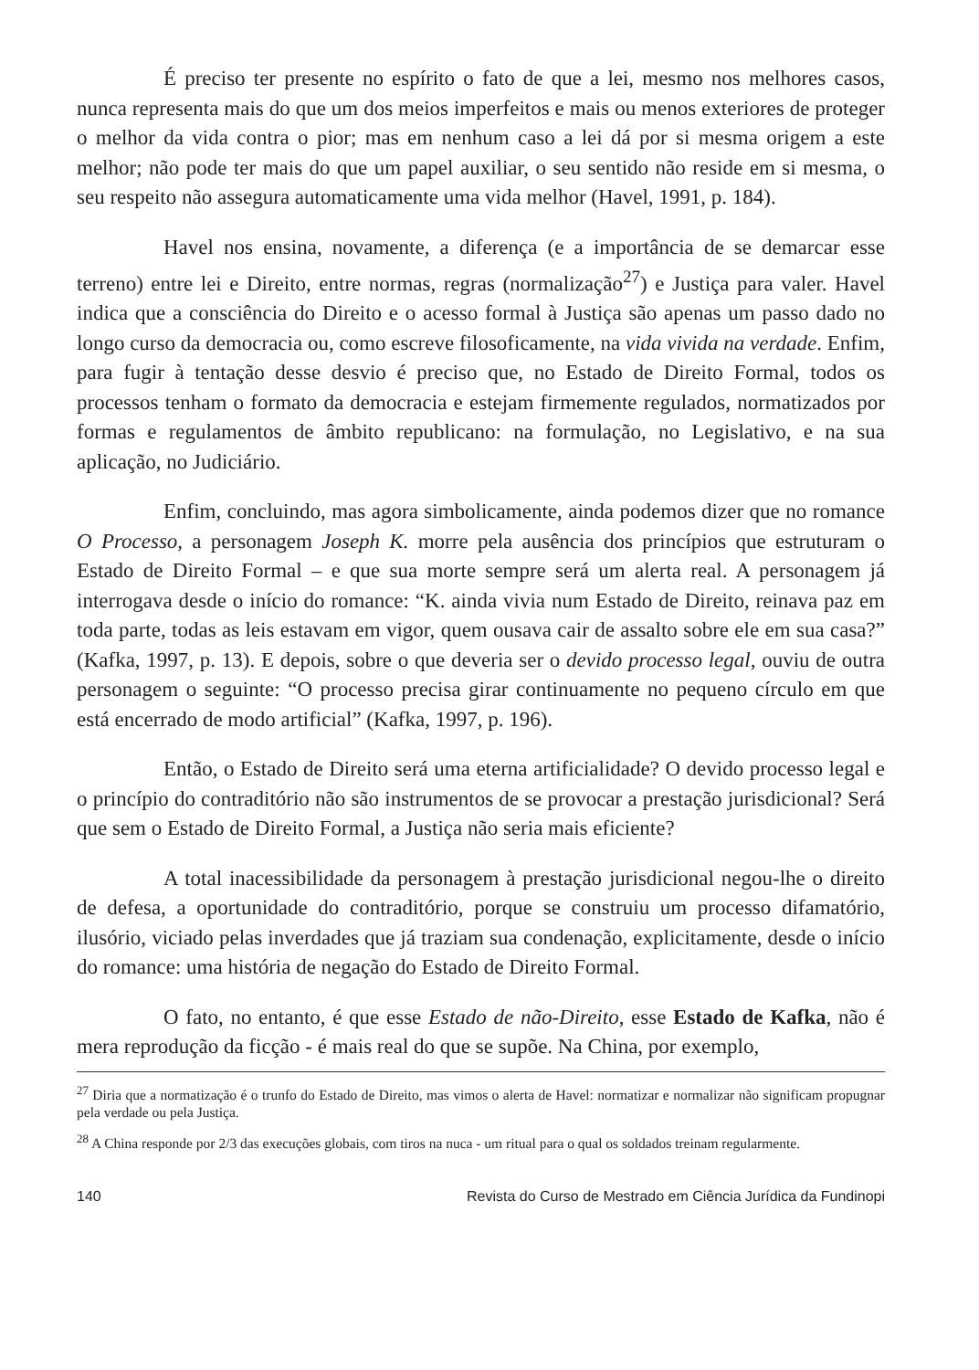É preciso ter presente no espírito o fato de que a lei, mesmo nos melhores casos, nunca representa mais do que um dos meios imperfeitos e mais ou menos exteriores de proteger o melhor da vida contra o pior; mas em nenhum caso a lei dá por si mesma origem a este melhor; não pode ter mais do que um papel auxiliar, o seu sentido não reside em si mesma, o seu respeito não assegura automaticamente uma vida melhor (Havel, 1991, p. 184).
Havel nos ensina, novamente, a diferença (e a importância de se demarcar esse terreno) entre lei e Direito, entre normas, regras (normalização<sup>27</sup>) e Justiça para valer. Havel indica que a consciência do Direito e o acesso formal à Justiça são apenas um passo dado no longo curso da democracia ou, como escreve filosoficamente, na vida vivida na verdade. Enfim, para fugir à tentação desse desvio é preciso que, no Estado de Direito Formal, todos os processos tenham o formato da democracia e estejam firmemente regulados, normatizados por formas e regulamentos de âmbito republicano: na formulação, no Legislativo, e na sua aplicação, no Judiciário.
Enfim, concluindo, mas agora simbolicamente, ainda podemos dizer que no romance O Processo, a personagem Joseph K. morre pela ausência dos princípios que estruturam o Estado de Direito Formal – e que sua morte sempre será um alerta real. A personagem já interrogava desde o início do romance: “K. ainda vivia num Estado de Direito, reinava paz em toda parte, todas as leis estavam em vigor, quem ousava cair de assalto sobre ele em sua casa?” (Kafka, 1997, p. 13). E depois, sobre o que deveria ser o devido processo legal, ouviu de outra personagem o seguinte: “O processo precisa girar continuamente no pequeno círculo em que está encerrado de modo artificial” (Kafka, 1997, p. 196).
Então, o Estado de Direito será uma eterna artificialidade? O devido processo legal e o princípio do contraditório não são instrumentos de se provocar a prestação jurisdicional? Será que sem o Estado de Direito Formal, a Justiça não seria mais eficiente?
A total inacessibilidade da personagem à prestação jurisdicional negou-lhe o direito de defesa, a oportunidade do contraditório, porque se construiu um processo difamatório, ilusório, viciado pelas inverdades que já traziam sua condenação, explicitamente, desde o início do romance: uma história de negação do Estado de Direito Formal.
O fato, no entanto, é que esse Estado de não-Direito, esse Estado de Kafka, não é mera reprodução da ficção - é mais real do que se supõe. Na China, por exemplo,
<sup>27</sup> Diria que a normatização é o trunfo do Estado de Direito, mas vimos o alerta de Havel: normatizar e normalizar não significam propugnar pela verdade ou pela Justiça.
<sup>28</sup> A China responde por 2/3 das execuções globais, com tiros na nuca - um ritual para o qual os soldados treinam regularmente.
140 Revista do Curso de Mestrado em Ciência Jurídica da Fundinopi